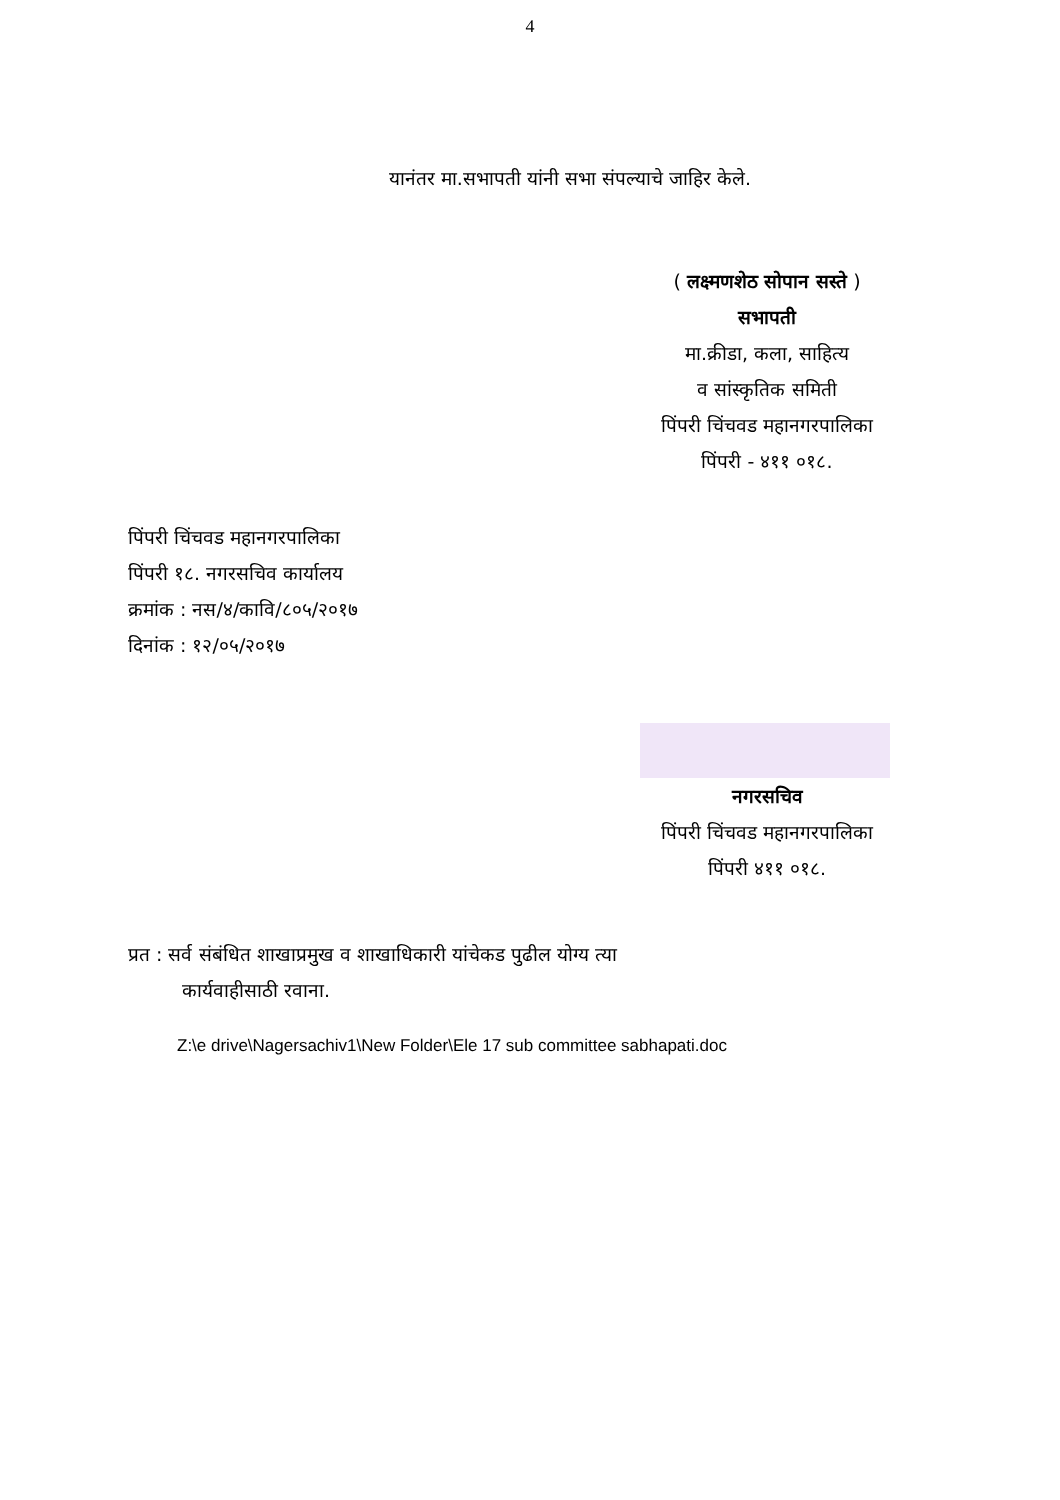4
यानंतर मा.सभापती यांनी सभा संपल्याचे जाहिर केले.
( लक्ष्मणशेठ सोपान सस्ते )
सभापती
मा.क्रीडा, कला, साहित्य
व सांस्कृतिक समिती
पिंपरी चिंचवड महानगरपालिका
पिंपरी - ४११ ०१८.
पिंपरी चिंचवड महानगरपालिका
पिंपरी १८. नगरसचिव कार्यालय
क्रमांक : नस/४/कावि/८०५/२०१७
दिनांक : १२/०५/२०१७
नगरसचिव
पिंपरी चिंचवड महानगरपालिका
पिंपरी ४११ ०१८.
प्रत : सर्व संबंधित शाखाप्रमुख व शाखाधिकारी यांचेकड पुढील योग्य त्या
कार्यवाहीसाठी रवाना.
Z:\e drive\Nagersachiv1\New Folder\Ele 17 sub committee sabhapati.doc